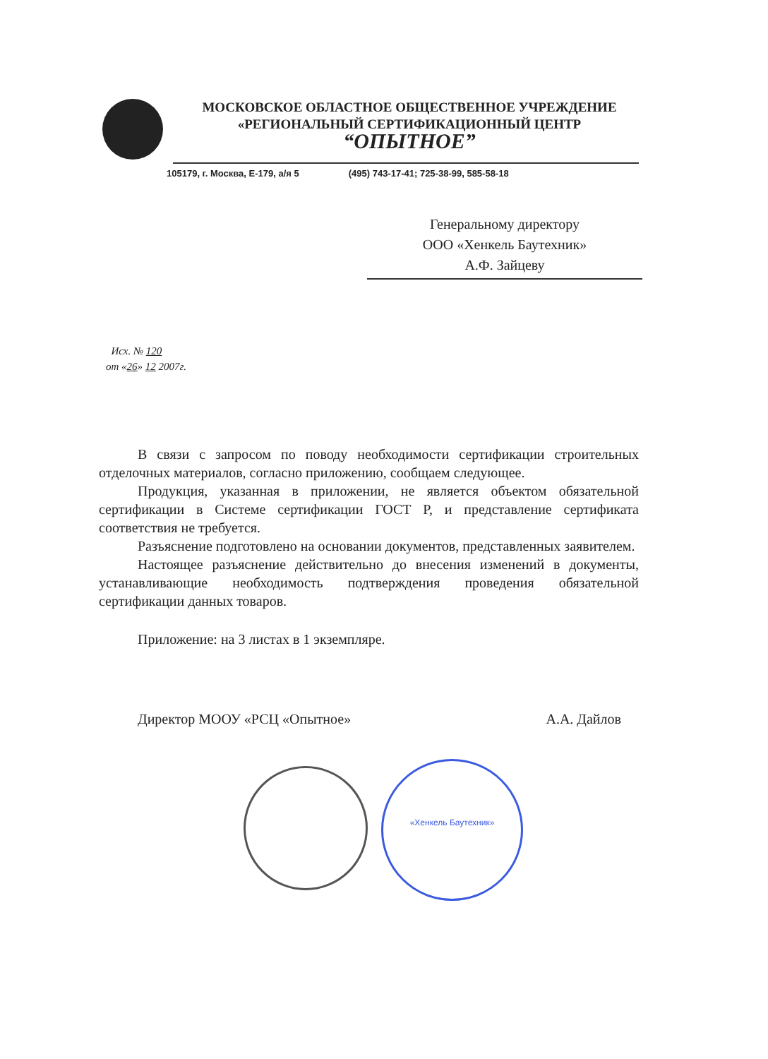«Хенкель Баутехник»
МОСКОВСКОЕ ОБЛАСТНОЕ ОБЩЕСТВЕННОЕ УЧРЕЖДЕНИЕ
«РЕГИОНАЛЬНЫЙ СЕРТИФИКАЦИОННЫЙ ЦЕНТР
“ОПЫТНОЕ”
105179, г. Москва, Е-179, а/я 5 (495) 743-17-41; 725-38-99, 585-58-18
Генеральному директору
ООО «Хенкель Баутехник»
А.Ф. Зайцеву
Исх. № 120
от «26» 12 2007г.
В связи с запросом по поводу необходимости сертификации строительных отделочных материалов, согласно приложению, сообщаем следующее.
Продукция, указанная в приложении, не является объектом обязательной сертификации в Системе сертификации ГОСТ Р, и представление сертификата соответствия не требуется.
Разъяснение подготовлено на основании документов, представленных заявителем.
Настоящее разъяснение действительно до внесения изменений в документы, устанавливающие необходимость подтверждения проведения обязательной сертификации данных товаров.
Приложение: на 3 листах в 1 экземпляре.
Директор МООУ «РСЦ «Опытное» А.А. Дайлов